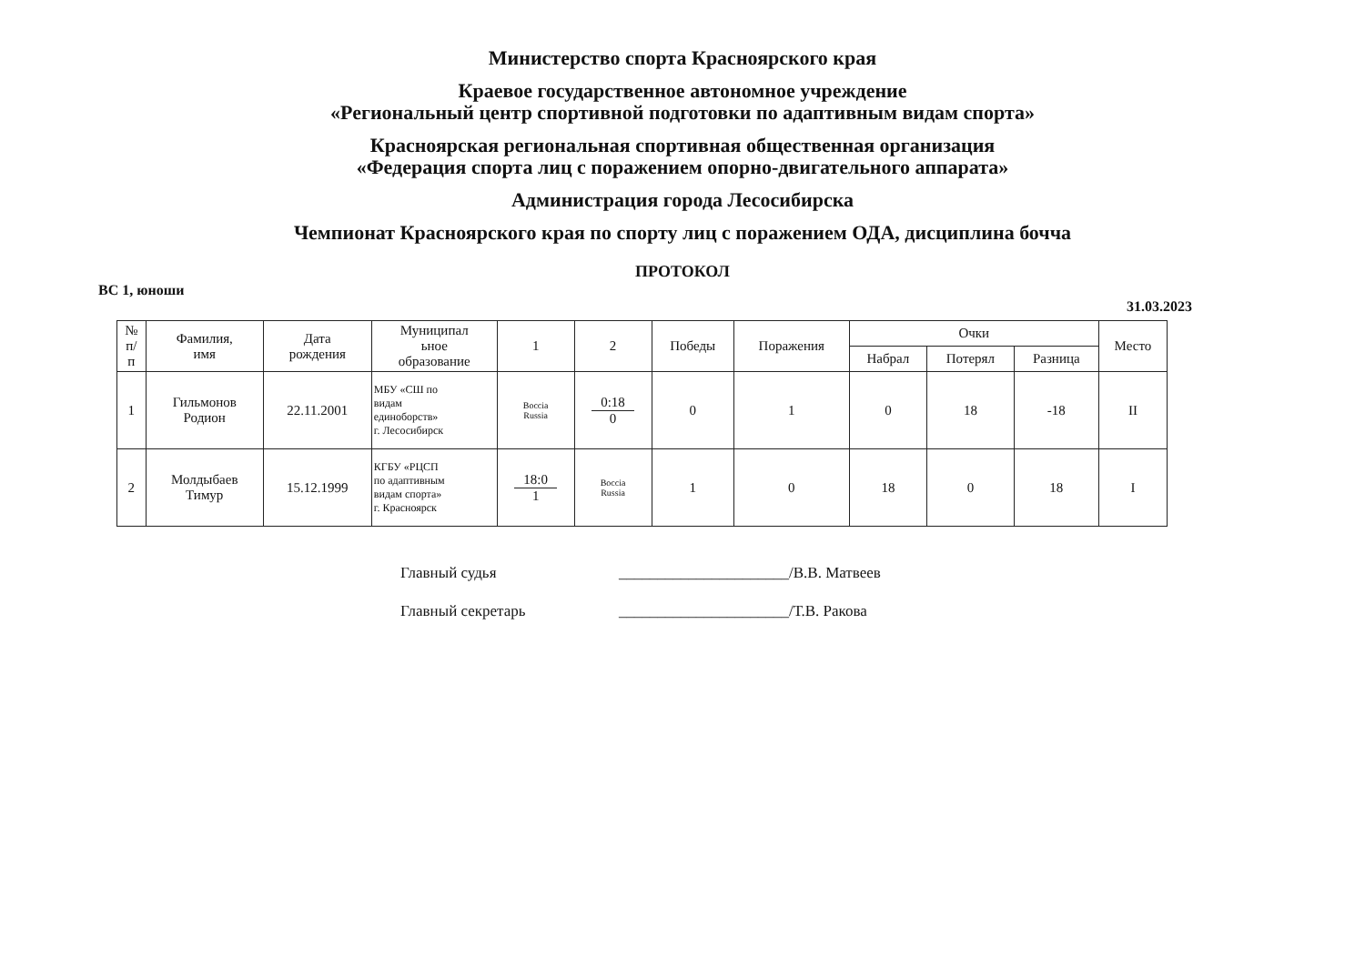Министерство спорта Красноярского края
Краевое государственное автономное учреждение
«Региональный центр спортивной подготовки по адаптивным видам спорта»
Красноярская региональная спортивная общественная организация
«Федерация спорта лиц с поражением опорно-двигательного аппарата»
Администрация города Лесосибирска
Чемпионат Красноярского края по спорту лиц с поражением ОДА, дисциплина бочча
ПРОТОКОЛ
ВС 1, юноши
31.03.2023
| № п/ п | Фамилия, имя | Дата рождения | Муниципал ьное образование | 1 | 2 | Победы | Поражения | Очки | | | Место |
| --- | --- | --- | --- | --- | --- | --- | --- | --- | --- | --- | --- |
| | | | | | | | | Набрал | Потерял | Разница | |
| 1 | Гильмонов Родион | 22.11.2001 | МБУ «СШ по видам единоборств» г. Лесосибирск | Boccia Russia | 0:18 0 | 0 | 1 | 0 | 18 | -18 | II |
| 2 | Молдыбаев Тимур | 15.12.1999 | КГБУ «РЦСП по адаптивным видам спорта» г. Красноярск | 18:0 1 | Boccia Russia | 1 | 0 | 18 | 0 | 18 | I |
Главный судья ______________________/В.В. Матвеев
Главный секретарь ______________________/Т.В. Ракова